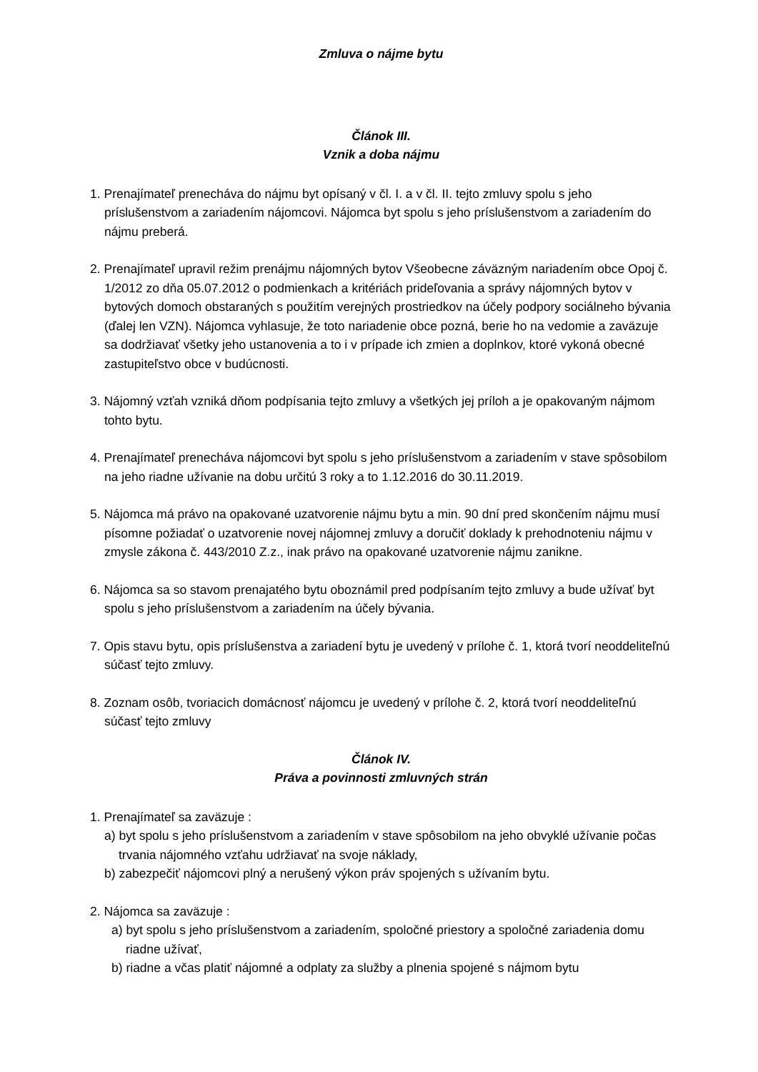Zmluva o nájme bytu
Článok III.
Vznik a doba nájmu
1. Prenajímateľ prenecháva do nájmu byt opísaný v čl. I. a v čl. II. tejto zmluvy spolu s jeho príslušenstvom a zariadením nájomcovi. Nájomca byt spolu s jeho príslušenstvom a zariadením do nájmu preberá.
2. Prenajímateľ upravil režim prenájmu nájomných bytov Všeobecne záväzným nariadením obce Opoj č. 1/2012 zo dňa 05.07.2012 o podmienkach a kritériách prideľovania a správy nájomných bytov v bytových domoch obstaraných s použitím verejných prostriedkov na účely podpory sociálneho bývania (ďalej len VZN). Nájomca vyhlasuje, že toto nariadenie obce pozná, berie ho na vedomie a zaväzuje sa dodržiavať všetky jeho ustanovenia a to i v prípade ich zmien a doplnkov, ktoré vykoná obecné zastupiteľstvo obce v budúcnosti.
3. Nájomný vzťah vzniká dňom podpísania tejto zmluvy a všetkých jej príloh a je opakovaným nájmom tohto bytu.
4. Prenajímateľ prenecháva nájomcovi byt spolu s jeho príslušenstvom a zariadením v stave spôsobilom na jeho riadne užívanie na dobu určitú 3 roky a to 1.12.2016 do 30.11.2019.
5. Nájomca má právo na opakované uzatvorenie nájmu bytu a min. 90 dní pred skončením nájmu musí písomne požiadať o uzatvorenie novej nájomnej zmluvy a doručiť doklady k prehodnoteniu nájmu v zmysle zákona č. 443/2010 Z.z., inak právo na opakované uzatvorenie nájmu zanikne.
6. Nájomca sa so stavom prenajatého bytu oboznámil pred podpísaním tejto zmluvy a bude užívať byt spolu s jeho príslušenstvom a zariadením na účely bývania.
7. Opis stavu bytu, opis príslušenstva a zariadení bytu je uvedený v prílohe č. 1, ktorá tvorí neoddeliteľnú súčasť tejto zmluvy.
8. Zoznam osôb, tvoriacich domácnosť nájomcu je uvedený v prílohe č. 2, ktorá tvorí neoddeliteľnú súčasť tejto zmluvy
Článok IV.
Práva a povinnosti zmluvných strán
1. Prenajímateľ sa zaväzuje :
a) byt spolu s jeho príslušenstvom a zariadením v stave spôsobilom na jeho obvyklé užívanie počas trvania nájomného vzťahu udržiavať na svoje náklady,
b) zabezpečiť nájomcovi plný a nerušený výkon práv spojených s užívaním bytu.
2. Nájomca sa zaväzuje :
a) byt spolu s jeho príslušenstvom a zariadením, spoločné priestory a spoločné zariadenia domu riadne užívať,
b) riadne a včas platiť nájomné a odplaty za služby a plnenia spojené s nájmom bytu